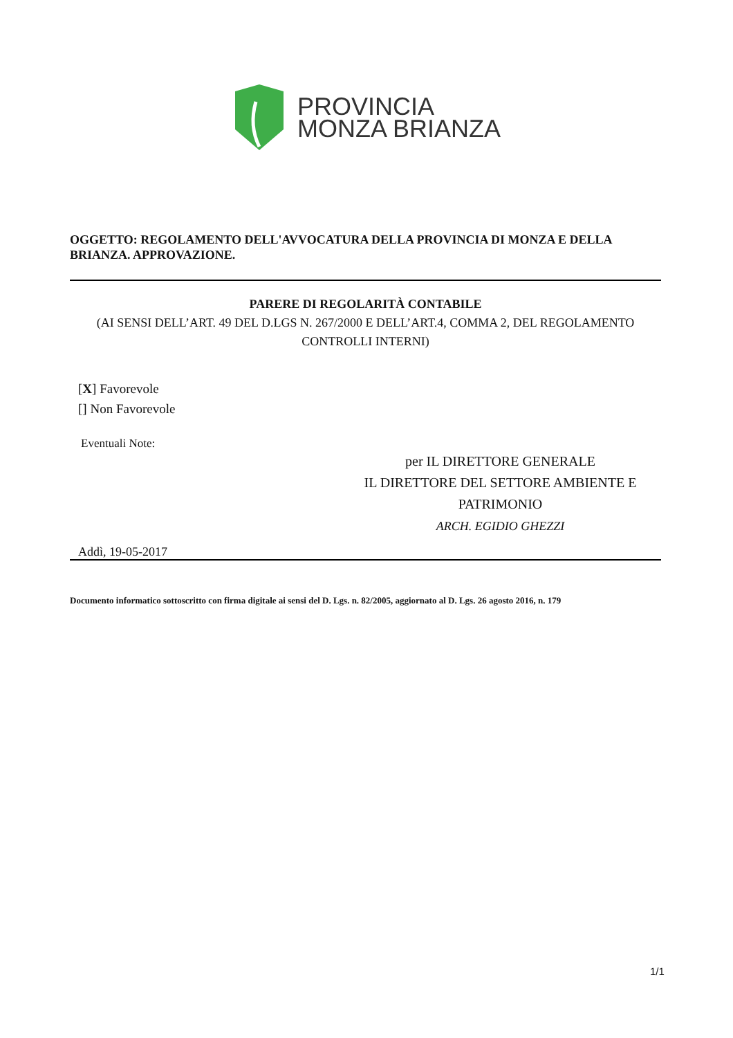PROVINCIA
MONZA BRIANZA
OGGETTO: REGOLAMENTO DELL'AVVOCATURA DELLA PROVINCIA DI MONZA E DELLA BRIANZA. APPROVAZIONE.
PARERE DI REGOLARITÀ CONTABILE
(AI SENSI DELL’ART. 49 DEL D.LGS N. 267/2000 E DELL’ART.4, COMMA 2, DEL REGOLAMENTO CONTROLLI INTERNI)
[X] Favorevole
[] Non Favorevole
Eventuali Note:
per IL DIRETTORE GENERALE
IL DIRETTORE DEL SETTORE AMBIENTE E PATRIMONIO
ARCH. EGIDIO GHEZZI
Addì, 19-05-2017
Documento informatico sottoscritto con firma digitale ai sensi del D. Lgs. n. 82/2005, aggiornato al D. Lgs. 26 agosto 2016, n. 179
1/1